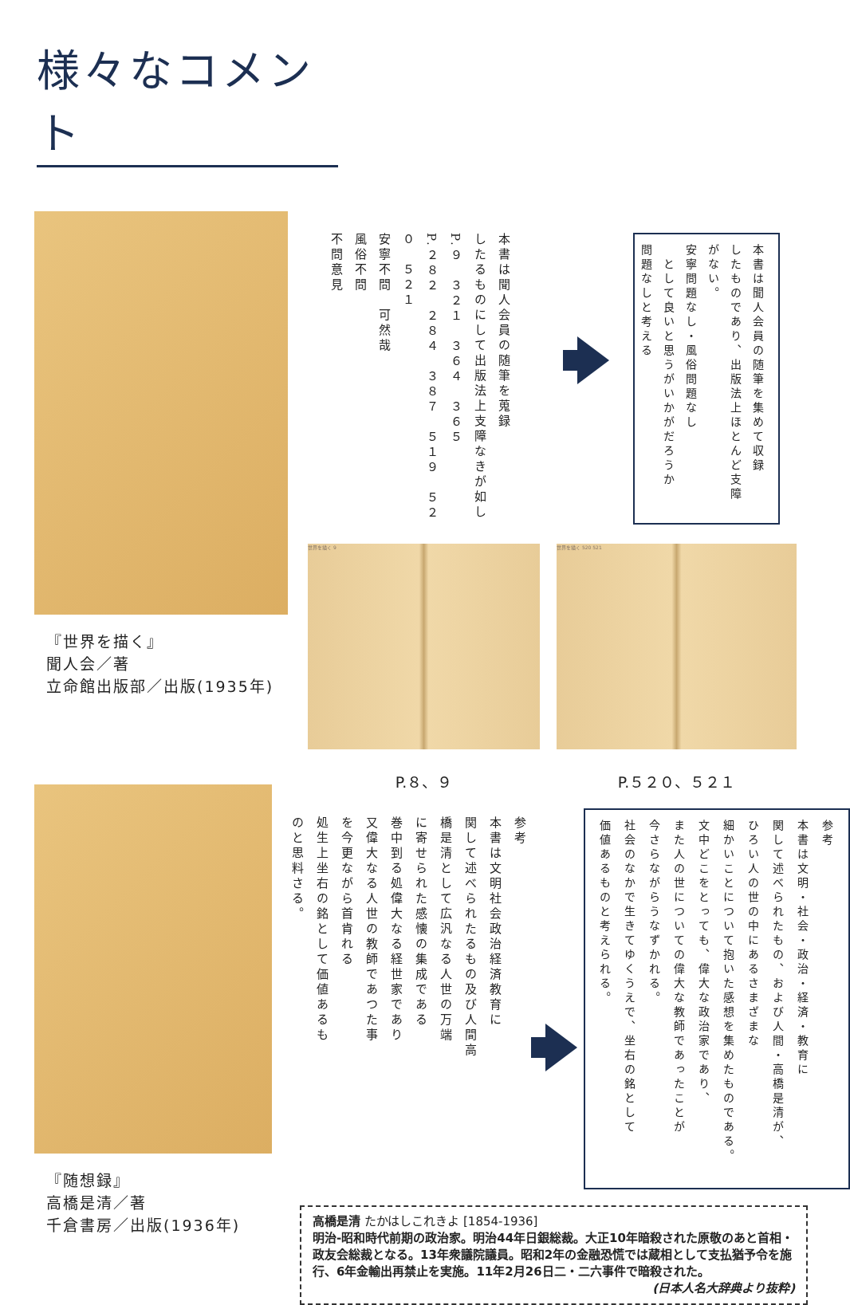様々なコメント
『世界を描く』
聞人会／著
立命館出版部／出版(1935年)
本書は聞人会員の随筆を蒐録
したるものにして出版法上支障なきが如し
P.９　３２１　３６４　３６５
P.２８２　２８４　３８７　５１９　５２０　５２１
安寧不問　可然哉
風俗不問
不問意見
本書は聞人会員の随筆を集めて収録
したものであり、出版法上ほとんど支障がない。
安寧問題なし・風俗問題なし
　として良いと思うがいかがだろうか
問題なしと考える
世界を描く 9
P.８、９
世界を描く 520 521
P.５２０、５２１
『随想録』
高橋是清／著
千倉書房／出版(1936年)
参考
本書は文明社会政治経済教育に
関して述べられたるもの及び人間高
橋是清として広汎なる人世の万端
に寄せられた感懐の集成である
巻中到る処偉大なる経世家であり
又偉大なる人世の教師であつた事
を今更ながら首肯れる
処生上坐右の銘として価値あるも
のと思料さる。
参考
本書は文明・社会・政治・経済・教育に
関して述べられたもの、および人間・高橋是清が、
ひろい人の世の中にあるさまざまな
細かいことについて抱いた感想を集めたものである。
文中どこをとっても、偉大な政治家であり、
また人の世についての偉大な教師であったことが
今さらながらうなずかれる。
社会のなかで生きてゆくうえで、坐右の銘として
価値あるものと考えられる。
高橋是清 たかはしこれきよ [1854-1936]
明治-昭和時代前期の政治家。明治44年日銀総裁。大正10年暗殺された原敬のあと首相・政友会総裁となる。13年衆議院議員。昭和2年の金融恐慌では蔵相として支払猶予令を施行、6年金輸出再禁止を実施。11年2月26日二・二六事件で暗殺された。
(日本人名大辞典より抜粋)